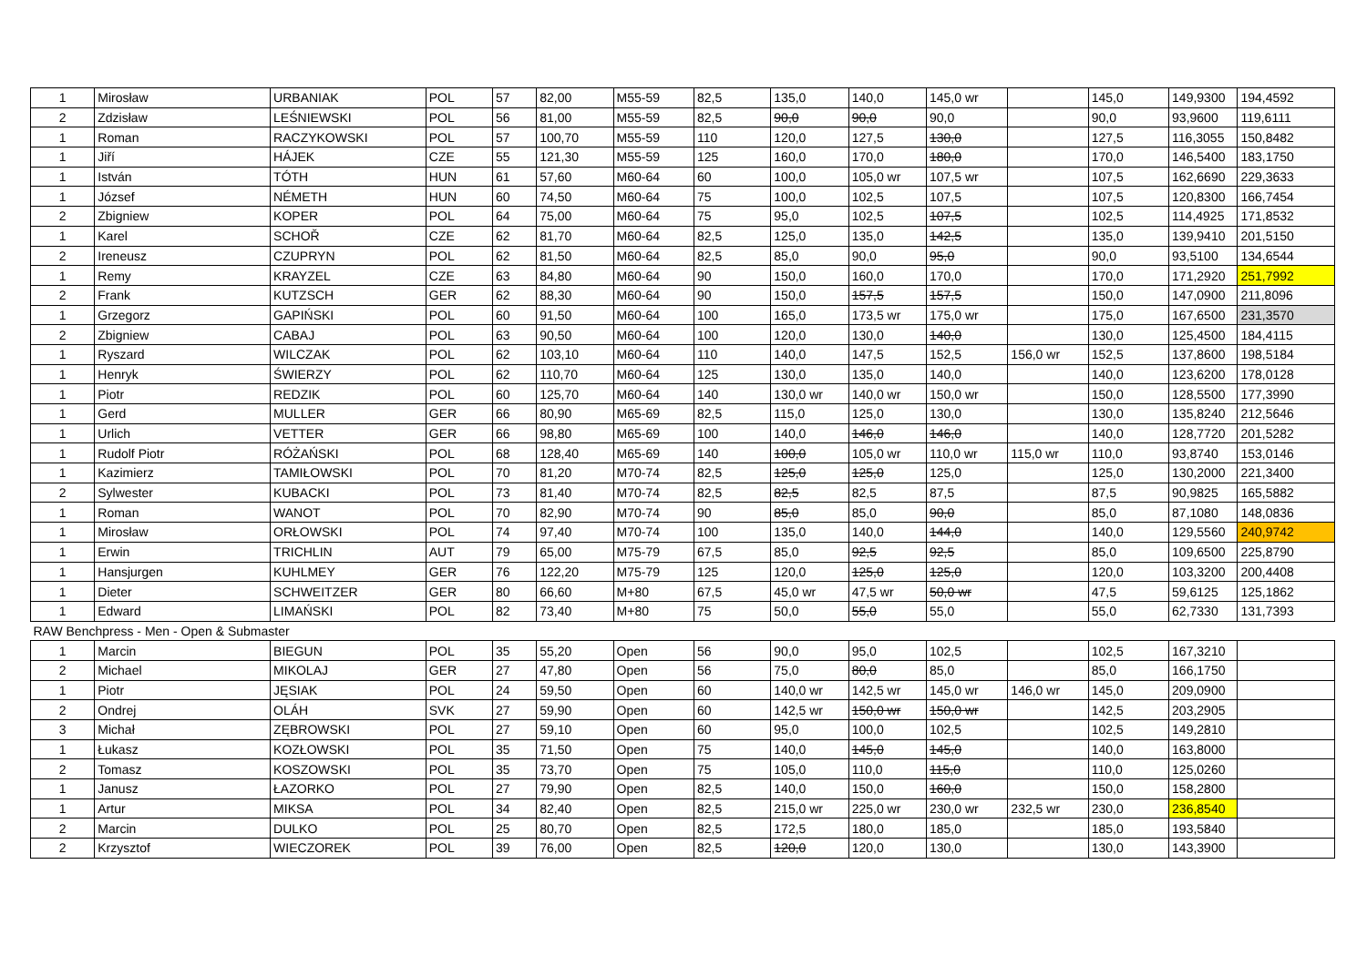| 1 | Mirosław | URBANIAK | POL | 57 | 82,00 | M55-59 | 82,5 | 135,0 | 140,0 | 145,0 wr | | 145,0 | 149,9300 | 194,4592 |
| 2 | Zdzisław | LEŚNIEWSKI | POL | 56 | 81,00 | M55-59 | 82,5 | 90,0 | 90,0 | 90,0 | | 90,0 | 93,9600 | 119,6111 |
| 1 | Roman | RACZYKOWSKI | POL | 57 | 100,70 | M55-59 | 110 | 120,0 | 127,5 | 130,0 | | 127,5 | 116,3055 | 150,8482 |
| 1 | Jiří | HÁJEK | CZE | 55 | 121,30 | M55-59 | 125 | 160,0 | 170,0 | 180,0 | | 170,0 | 146,5400 | 183,1750 |
| 1 | István | TÓTH | HUN | 61 | 57,60 | M60-64 | 60 | 100,0 | 105,0 wr | 107,5 wr | | 107,5 | 162,6690 | 229,3633 |
| 1 | József | NÉMETH | HUN | 60 | 74,50 | M60-64 | 75 | 100,0 | 102,5 | 107,5 | | 107,5 | 120,8300 | 166,7454 |
| 2 | Zbigniew | KOPER | POL | 64 | 75,00 | M60-64 | 75 | 95,0 | 102,5 | 107,5 | | 102,5 | 114,4925 | 171,8532 |
| 1 | Karel | SCHOŘ | CZE | 62 | 81,70 | M60-64 | 82,5 | 125,0 | 135,0 | 142,5 | | 135,0 | 139,9410 | 201,5150 |
| 2 | Ireneusz | CZUPRYN | POL | 62 | 81,50 | M60-64 | 82,5 | 85,0 | 90,0 | 95,0 | | 90,0 | 93,5100 | 134,6544 |
| 1 | Remy | KRAYZEL | CZE | 63 | 84,80 | M60-64 | 90 | 150,0 | 160,0 | 170,0 | | 170,0 | 171,2920 | 251,7992 |
| 2 | Frank | KUTZSCH | GER | 62 | 88,30 | M60-64 | 90 | 150,0 | 157,5 | 157,5 | | 150,0 | 147,0900 | 211,8096 |
| 1 | Grzegorz | GAPIŃSKI | POL | 60 | 91,50 | M60-64 | 100 | 165,0 | 173,5 wr | 175,0 wr | | 175,0 | 167,6500 | 231,3570 |
| 2 | Zbigniew | CABAJ | POL | 63 | 90,50 | M60-64 | 100 | 120,0 | 130,0 | 140,0 | | 130,0 | 125,4500 | 184,4115 |
| 1 | Ryszard | WILCZAK | POL | 62 | 103,10 | M60-64 | 110 | 140,0 | 147,5 | 152,5 | 156,0 wr | 152,5 | 137,8600 | 198,5184 |
| 1 | Henryk | ŚWIERZY | POL | 62 | 110,70 | M60-64 | 125 | 130,0 | 135,0 | 140,0 | | 140,0 | 123,6200 | 178,0128 |
| 1 | Piotr | REDZIK | POL | 60 | 125,70 | M60-64 | 140 | 130,0 wr | 140,0 wr | 150,0 wr | | 150,0 | 128,5500 | 177,3990 |
| 1 | Gerd | MULLER | GER | 66 | 80,90 | M65-69 | 82,5 | 115,0 | 125,0 | 130,0 | | 130,0 | 135,8240 | 212,5646 |
| 1 | Urlich | VETTER | GER | 66 | 98,80 | M65-69 | 100 | 140,0 | 146,0 | 146,0 | | 140,0 | 128,7720 | 201,5282 |
| 1 | Rudolf Piotr | RÓŻAŃSKI | POL | 68 | 128,40 | M65-69 | 140 | 100,0 | 105,0 wr | 110,0 wr | 115,0 wr | 110,0 | 93,8740 | 153,0146 |
| 1 | Kazimierz | TAMIŁOWSKI | POL | 70 | 81,20 | M70-74 | 82,5 | 125,0 | 125,0 | 125,0 | | 125,0 | 130,2000 | 221,3400 |
| 2 | Sylwester | KUBACKI | POL | 73 | 81,40 | M70-74 | 82,5 | 82,5 | 82,5 | 87,5 | | 87,5 | 90,9825 | 165,5882 |
| 1 | Roman | WANOT | POL | 70 | 82,90 | M70-74 | 90 | 85,0 | 85,0 | 90,0 | | 85,0 | 87,1080 | 148,0836 |
| 1 | Mirosław | ORŁOWSKI | POL | 74 | 97,40 | M70-74 | 100 | 135,0 | 140,0 | 144,0 | | 140,0 | 129,5560 | 240,9742 |
| 1 | Erwin | TRICHLIN | AUT | 79 | 65,00 | M75-79 | 67,5 | 85,0 | 92,5 | 92,5 | | 85,0 | 109,6500 | 225,8790 |
| 1 | Hansjurgen | KUHLMEY | GER | 76 | 122,20 | M75-79 | 125 | 120,0 | 125,0 | 125,0 | | 120,0 | 103,3200 | 200,4408 |
| 1 | Dieter | SCHWEITZER | GER | 80 | 66,60 | M+80 | 67,5 | 45,0 wr | 47,5 wr | 50,0 wr | | 47,5 | 59,6125 | 125,1862 |
| 1 | Edward | LIMAŃSKI | POL | 82 | 73,40 | M+80 | 75 | 50,0 | 55,0 | 55,0 | | 55,0 | 62,7330 | 131,7393 |
| RAW Benchpress - Men - Open & Submaster | | | | | | | | | | | | | | |
| 1 | Marcin | BIEGUN | POL | 35 | 55,20 | Open | 56 | 90,0 | 95,0 | 102,5 | | 102,5 | 167,3210 | |
| 2 | Michael | MIKOLAJ | GER | 27 | 47,80 | Open | 56 | 75,0 | 80,0 | 85,0 | | 85,0 | 166,1750 | |
| 1 | Piotr | JĘSIAK | POL | 24 | 59,50 | Open | 60 | 140,0 wr | 142,5 wr | 145,0 wr | 146,0 wr | 145,0 | 209,0900 | |
| 2 | Ondrej | OLÁH | SVK | 27 | 59,90 | Open | 60 | 142,5 wr | 150,0 wr | 150,0 wr | | 142,5 | 203,2905 | |
| 3 | Michał | ZĘBROWSKI | POL | 27 | 59,10 | Open | 60 | 95,0 | 100,0 | 102,5 | | 102,5 | 149,2810 | |
| 1 | Łukasz | KOZŁOWSKI | POL | 35 | 71,50 | Open | 75 | 140,0 | 145,0 | 145,0 | | 140,0 | 163,8000 | |
| 2 | Tomasz | KOSZOWSKI | POL | 35 | 73,70 | Open | 75 | 105,0 | 110,0 | 115,0 | | 110,0 | 125,0260 | |
| 1 | Janusz | ŁAZORKO | POL | 27 | 79,90 | Open | 82,5 | 140,0 | 150,0 | 160,0 | | 150,0 | 158,2800 | |
| 1 | Artur | MIKSA | POL | 34 | 82,40 | Open | 82,5 | 215,0 wr | 225,0 wr | 230,0 wr | 232,5 wr | 230,0 | 236,8540 | |
| 2 | Marcin | DULKO | POL | 25 | 80,70 | Open | 82,5 | 172,5 | 180,0 | 185,0 | | 185,0 | 193,5840 | |
| 2 | Krzysztof | WIECZOREK | POL | 39 | 76,00 | Open | 82,5 | 120,0 | 120,0 | 130,0 | | 130,0 | 143,3900 | |